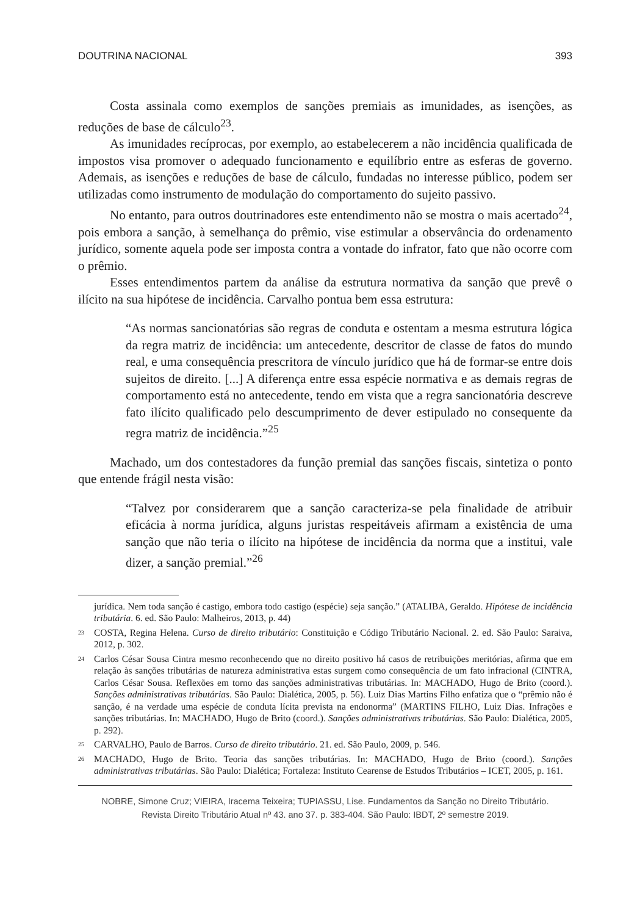DOUTRINA NACIONAL 393
Costa assinala como exemplos de sanções premiais as imunidades, as isenções, as reduções de base de cálculo<sup>23</sup>.
As imunidades recíprocas, por exemplo, ao estabelecerem a não incidência qualificada de impostos visa promover o adequado funcionamento e equilíbrio entre as esferas de governo. Ademais, as isenções e reduções de base de cálculo, fundadas no interesse público, podem ser utilizadas como instrumento de modulação do comportamento do sujeito passivo.
No entanto, para outros doutrinadores este entendimento não se mostra o mais acertado<sup>24</sup>, pois embora a sanção, à semelhança do prêmio, vise estimular a observância do ordenamento jurídico, somente aquela pode ser imposta contra a vontade do infrator, fato que não ocorre com o prêmio.
Esses entendimentos partem da análise da estrutura normativa da sanção que prevê o ilícito na sua hipótese de incidência. Carvalho pontua bem essa estrutura:
“As normas sancionatórias são regras de conduta e ostentam a mesma estrutura lógica da regra matriz de incidência: um antecedente, descritor de classe de fatos do mundo real, e uma consequência prescritora de vínculo jurídico que há de formar-se entre dois sujeitos de direito. [...] A diferença entre essa espécie normativa e as demais regras de comportamento está no antecedente, tendo em vista que a regra sancionatória descreve fato ilícito qualificado pelo descumprimento de dever estipulado no consequente da regra matriz de incidência.”<sup>25</sup>
Machado, um dos contestadores da função premial das sanções fiscais, sintetiza o ponto que entende frágil nesta visão:
“Talvez por considerarem que a sanção caracteriza-se pela finalidade de atribuir eficácia à norma jurídica, alguns juristas respeitáveis afirmam a existência de uma sanção que não teria o ilícito na hipótese de incidência da norma que a institui, vale dizer, a sanção premial.”<sup>26</sup>
jurídica. Nem toda sanção é castigo, embora todo castigo (espécie) seja sanção.” (ATALIBA, Geraldo. Hipótese de incidência tributária. 6. ed. São Paulo: Malheiros, 2013, p. 44)
<sup>23</sup>COSTA, Regina Helena. Curso de direito tributário: Constituição e Código Tributário Nacional. 2. ed. São Paulo: Saraiva, 2012, p. 302.
<sup>24</sup> Carlos César Sousa Cintra mesmo reconhecendo que no direito positivo há casos de retribuições meritórias, afirma que em relação às sanções tributárias de natureza administrativa estas surgem como consequência de um fato infracional (CINTRA, Carlos César Sousa. Reflexões em torno das sanções administrativas tributárias. In: MACHADO, Hugo de Brito (coord.). Sanções administrativas tributárias. São Paulo: Dialética, 2005, p. 56). Luiz Dias Martins Filho enfatiza que o “prêmio não é sanção, é na verdade uma espécie de conduta lícita prevista na endonorma” (MARTINS FILHO, Luiz Dias. Infrações e sanções tributárias. In: MACHADO, Hugo de Brito (coord.). Sanções administrativas tributárias. São Paulo: Dialética, 2005, p. 292).
<sup>25</sup>CARVALHO, Paulo de Barros. Curso de direito tributário. 21. ed. São Paulo, 2009, p. 546.
<sup>26</sup> MACHADO, Hugo de Brito. Teoria das sanções tributárias. In: MACHADO, Hugo de Brito (coord.). Sanções administrativas tributárias. São Paulo: Dialética; Fortaleza: Instituto Cearense de Estudos Tributários – ICET, 2005, p. 161.
NOBRE, Simone Cruz; VIEIRA, Iracema Teixeira; TUPIASSU, Lise. Fundamentos da Sanção no Direito Tributário.
Revista Direito Tributário Atual nº 43. ano 37. p. 383-404. São Paulo: IBDT, 2º semestre 2019.